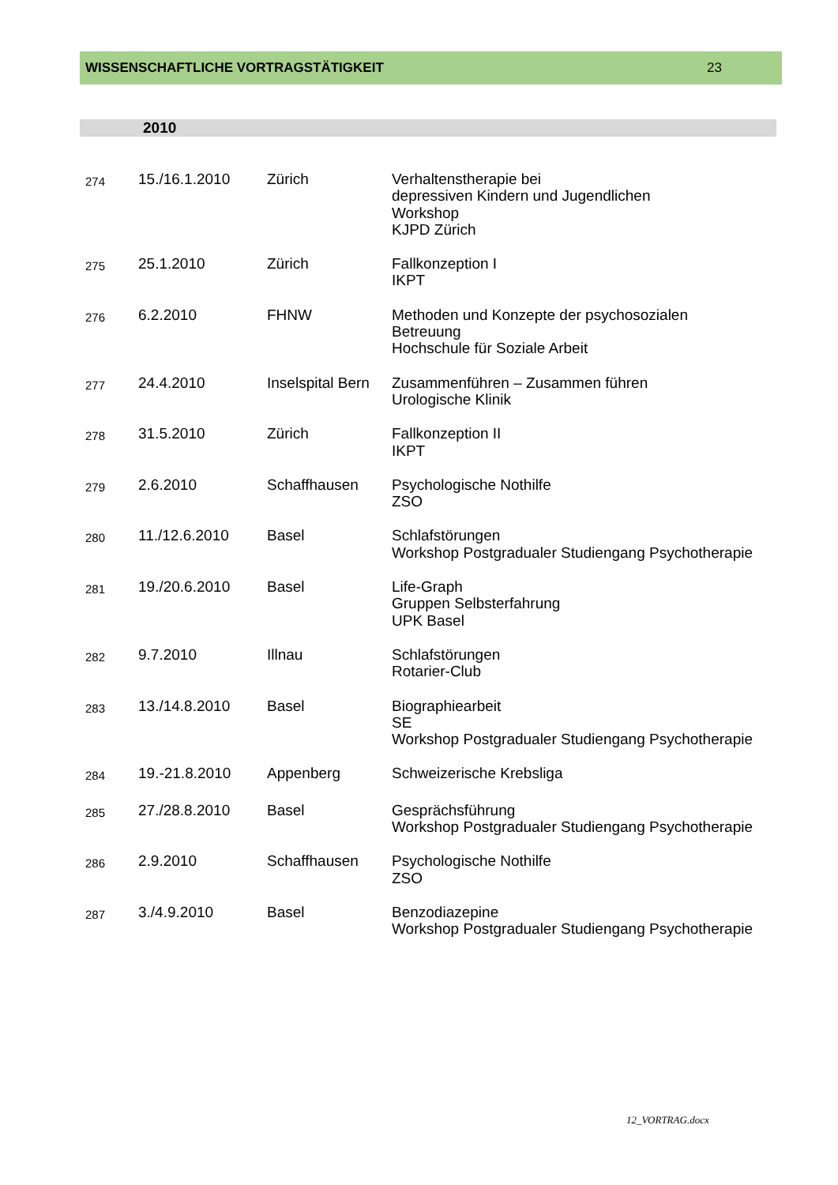WISSENSCHAFTLICHE VORTRAGSTÄTIGKEIT 23
2010
| 274 | 15./16.1.2010 | Zürich | Verhaltenstherapie bei depressiven Kindern und Jugendlichen Workshop KJPD Zürich |
| 275 | 25.1.2010 | Zürich | Fallkonzeption I IKPT |
| 276 | 6.2.2010 | FHNW | Methoden und Konzepte der psychosozialen Betreuung Hochschule für Soziale Arbeit |
| 277 | 24.4.2010 | Inselspital Bern | Zusammenführen – Zusammen führen Urologische Klinik |
| 278 | 31.5.2010 | Zürich | Fallkonzeption II IKPT |
| 279 | 2.6.2010 | Schaffhausen | Psychologische Nothilfe ZSO |
| 280 | 11./12.6.2010 | Basel | Schlafstörungen Workshop Postgradualer Studiengang Psychotherapie |
| 281 | 19./20.6.2010 | Basel | Life-Graph Gruppen Selbsterfahrung UPK Basel |
| 282 | 9.7.2010 | Illnau | Schlafstörungen Rotarier-Club |
| 283 | 13./14.8.2010 | Basel | Biographiearbeit SE Workshop Postgradualer Studiengang Psychotherapie |
| 284 | 19.-21.8.2010 | Appenberg | Schweizerische Krebsliga |
| 285 | 27./28.8.2010 | Basel | Gesprächsführung Workshop Postgradualer Studiengang Psychotherapie |
| 286 | 2.9.2010 | Schaffhausen | Psychologische Nothilfe ZSO |
| 287 | 3./4.9.2010 | Basel | Benzodiazepine Workshop Postgradualer Studiengang Psychotherapie |
12_VORTRAG.docx